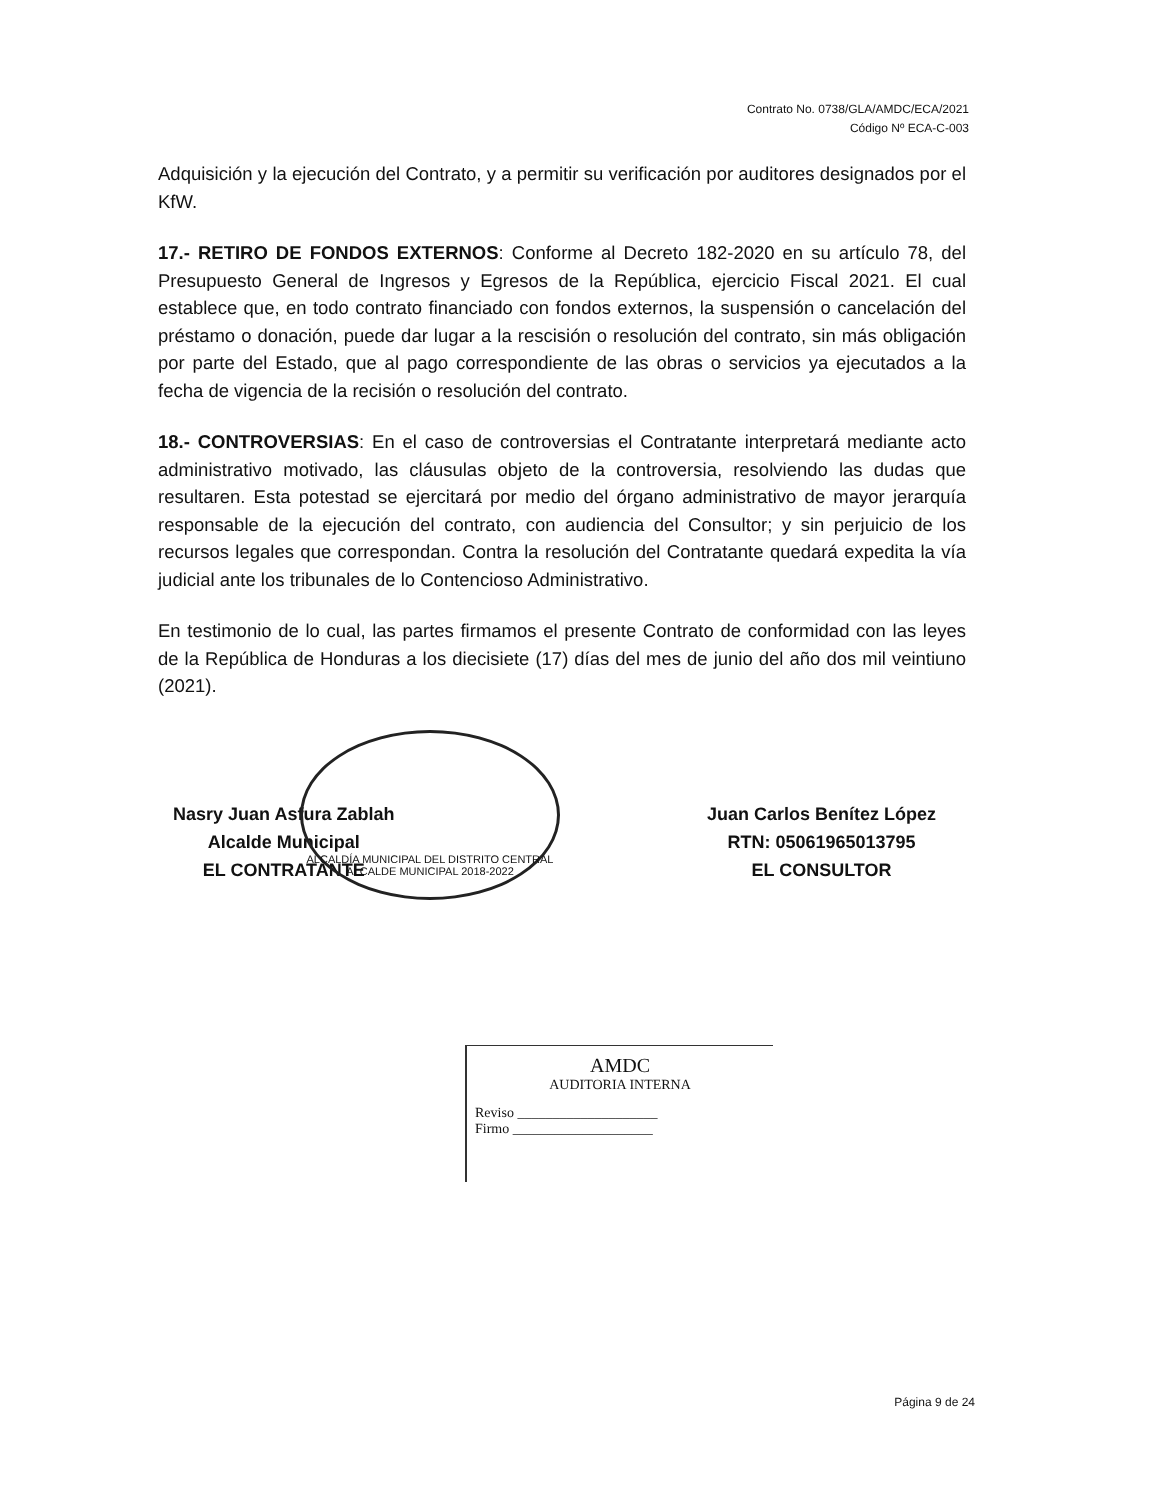Contrato No. 0738/GLA/AMDC/ECA/2021
Código Nº ECA-C-003
Adquisición y la ejecución del Contrato, y a permitir su verificación por auditores designados por el KfW.
17.- RETIRO DE FONDOS EXTERNOS: Conforme al Decreto 182-2020 en su artículo 78, del Presupuesto General de Ingresos y Egresos de la República, ejercicio Fiscal 2021. El cual establece que, en todo contrato financiado con fondos externos, la suspensión o cancelación del préstamo o donación, puede dar lugar a la rescisión o resolución del contrato, sin más obligación por parte del Estado, que al pago correspondiente de las obras o servicios ya ejecutados a la fecha de vigencia de la recisión o resolución del contrato.
18.- CONTROVERSIAS: En el caso de controversias el Contratante interpretará mediante acto administrativo motivado, las cláusulas objeto de la controversia, resolviendo las dudas que resultaren. Esta potestad se ejercitará por medio del órgano administrativo de mayor jerarquía responsable de la ejecución del contrato, con audiencia del Consultor; y sin perjuicio de los recursos legales que correspondan. Contra la resolución del Contratante quedará expedita la vía judicial ante los tribunales de lo Contencioso Administrativo.
En testimonio de lo cual, las partes firmamos el presente Contrato de conformidad con las leyes de la República de Honduras a los diecisiete (17) días del mes de junio del año dos mil veintiuno (2021).
Nasry Juan Asfura Zablah
Alcalde Municipal
EL CONTRATANTE
Juan Carlos Benítez López
RTN: 05061965013795
EL CONSULTOR
ALCALDÍA MUNICIPAL DEL DISTRITO CENTRAL
ALCALDE MUNICIPAL 2018-2022
AMDC
AUDITORIA INTERNA
Reviso ____________________
Firmo ____________________
Página 9 de 24